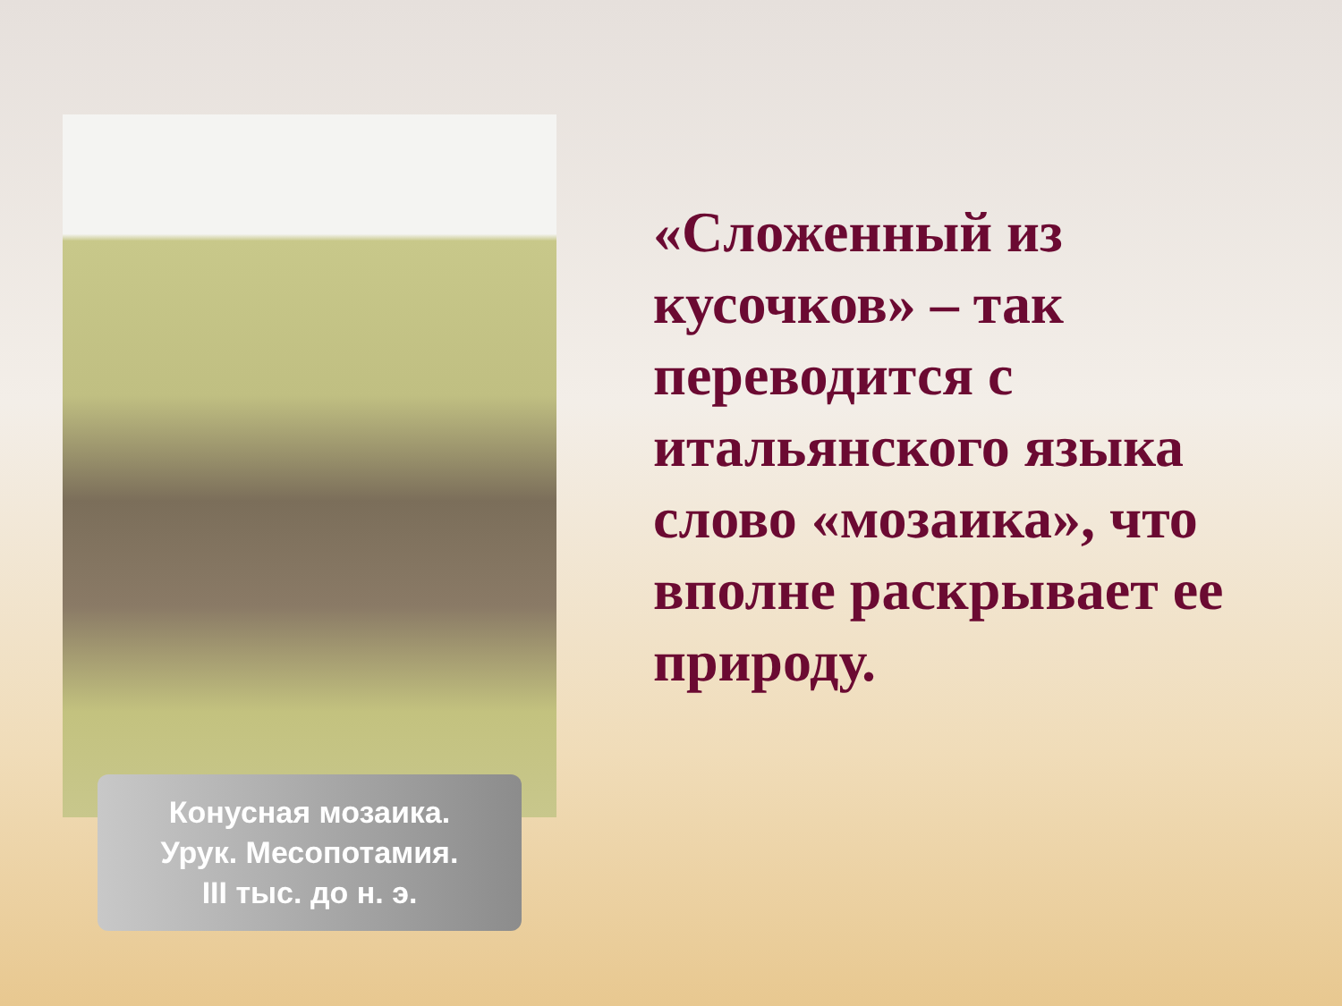Конусная мозаика.
Урук. Месопотамия.
III тыс. до н. э.
«Сложенный из кусочков» – так переводится с итальянского языка слово «мозаика», что вполне раскрывает ее природу.